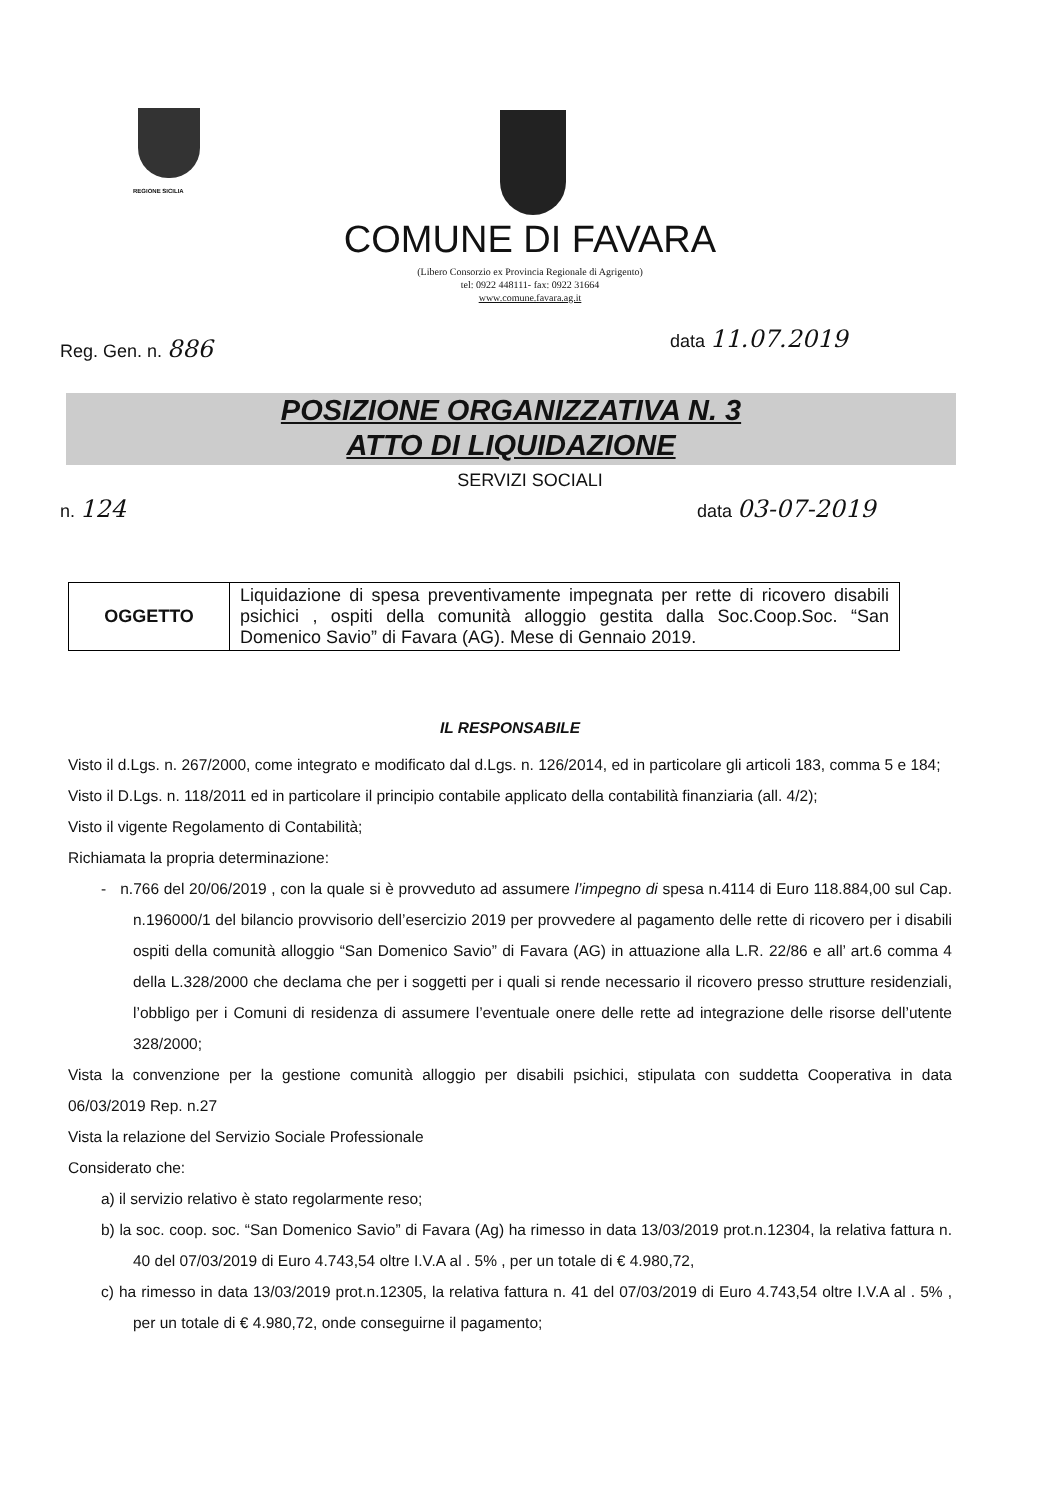REGIONE SICILIA
COMUNE DI FAVARA
(Libero Consorzio ex Provincia Regionale di Agrigento)
tel: 0922 448111- fax: 0922 31664
www.comune.favara.ag.it
Reg. Gen. n. 886 data 11.07.2019
POSIZIONE ORGANIZZATIVA N. 3
ATTO DI LIQUIDAZIONE
SERVIZI SOCIALI
n. 124 data 03-07-2019
| OGGETTO | Liquidazione di spesa preventivamente impegnata per rette di ricovero disabili psichici , ospiti della comunità alloggio gestita dalla Soc.Coop.Soc. “San Domenico Savio” di Favara (AG). Mese di Gennaio 2019. |
IL RESPONSABILE
Visto il d.Lgs. n. 267/2000, come integrato e modificato dal d.Lgs. n. 126/2014, ed in particolare gli articoli 183, comma 5 e 184;
Visto il D.Lgs. n. 118/2011 ed in particolare il principio contabile applicato della contabilità finanziaria (all. 4/2);
Visto il vigente Regolamento di Contabilità;
Richiamata la propria determinazione:
- n.766 del 20/06/2019 , con la quale si è provveduto ad assumere l’impegno di spesa n.4114 di Euro 118.884,00 sul Cap. n.196000/1 del bilancio provvisorio dell’esercizio 2019 per provvedere al pagamento delle rette di ricovero per i disabili ospiti della comunità alloggio “San Domenico Savio” di Favara (AG) in attuazione alla L.R. 22/86 e all’ art.6 comma 4 della L.328/2000 che declama che per i soggetti per i quali si rende necessario il ricovero presso strutture residenziali, l’obbligo per i Comuni di residenza di assumere l’eventuale onere delle rette ad integrazione delle risorse dell’utente 328/2000;
Vista la convenzione per la gestione comunità alloggio per disabili psichici, stipulata con suddetta Cooperativa in data 06/03/2019 Rep. n.27
Vista la relazione del Servizio Sociale Professionale
Considerato che:
a) il servizio relativo è stato regolarmente reso;
b) la soc. coop. soc. “San Domenico Savio” di Favara (Ag) ha rimesso in data 13/03/2019 prot.n.12304, la relativa fattura n. 40 del 07/03/2019 di Euro 4.743,54 oltre I.V.A al . 5% , per un totale di € 4.980,72,
c) ha rimesso in data 13/03/2019 prot.n.12305, la relativa fattura n. 41 del 07/03/2019 di Euro 4.743,54 oltre I.V.A al . 5% , per un totale di € 4.980,72, onde conseguirne il pagamento;